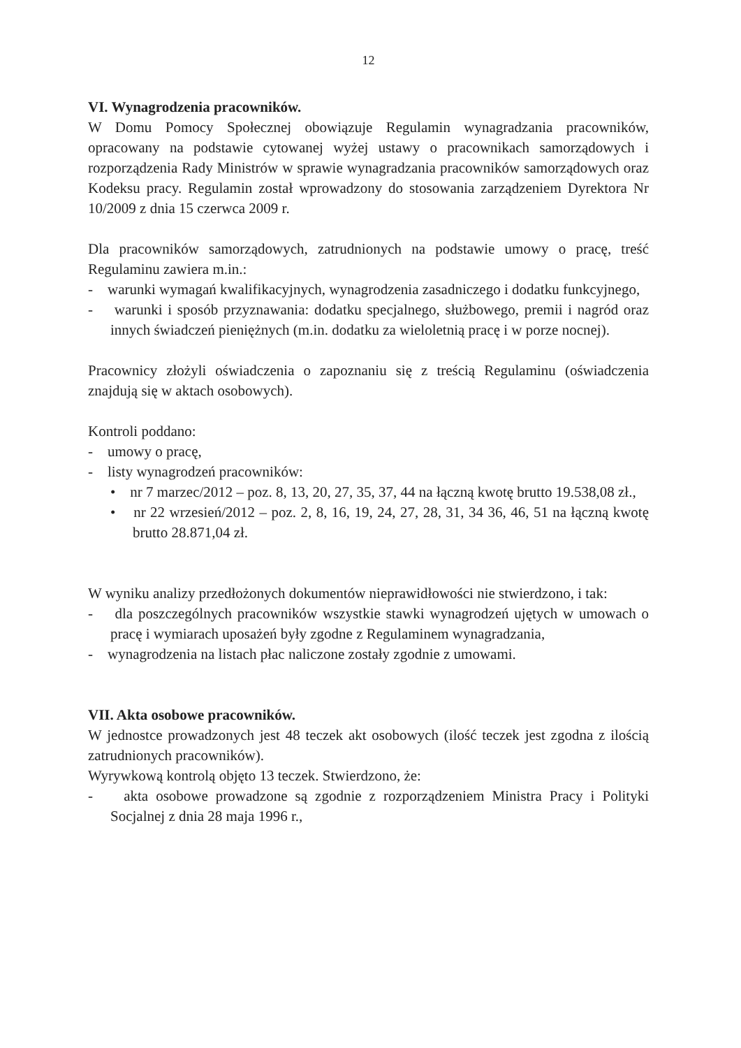12
VI. Wynagrodzenia pracowników.
W Domu Pomocy Społecznej obowiązuje Regulamin wynagradzania pracowników, opracowany na podstawie cytowanej wyżej ustawy o pracownikach samorządowych i rozporządzenia Rady Ministrów w sprawie wynagradzania pracowników samorządowych oraz Kodeksu pracy. Regulamin został wprowadzony do stosowania zarządzeniem Dyrektora Nr 10/2009 z dnia 15 czerwca 2009 r.
Dla pracowników samorządowych, zatrudnionych na podstawie umowy o pracę, treść Regulaminu zawiera m.in.:
- warunki wymagań kwalifikacyjnych, wynagrodzenia zasadniczego i dodatku funkcyjnego,
- warunki i sposób przyznawania: dodatku specjalnego, służbowego, premii i nagród oraz innych świadczeń pieniężnych (m.in. dodatku za wieloletnią pracę i w porze nocnej).
Pracownicy złożyli oświadczenia o zapoznaniu się z treścią Regulaminu (oświadczenia znajdują się w aktach osobowych).
Kontroli poddano:
- umowy o pracę,
- listy wynagrodzeń pracowników:
• nr 7 marzec/2012 – poz. 8, 13, 20, 27, 35, 37, 44 na łączną kwotę brutto 19.538,08 zł.,
• nr 22 wrzesień/2012 – poz. 2, 8, 16, 19, 24, 27, 28, 31, 34 36, 46, 51 na łączną kwotę brutto 28.871,04 zł.
W wyniku analizy przedłożonych dokumentów nieprawidłowości nie stwierdzono, i tak:
- dla poszczególnych pracowników wszystkie stawki wynagrodzeń ujętych w umowach o pracę i wymiarach uposażeń były zgodne z Regulaminem wynagradzania,
- wynagrodzenia na listach płac naliczone zostały zgodnie z umowami.
VII. Akta osobowe pracowników.
W jednostce prowadzonych jest 48 teczek akt osobowych (ilość teczek jest zgodna z ilością zatrudnionych pracowników).
Wyrywkową kontrolą objęto 13 teczek. Stwierdzono, że:
- akta osobowe prowadzone są zgodnie z rozporządzeniem Ministra Pracy i Polityki Socjalnej z dnia 28 maja 1996 r.,